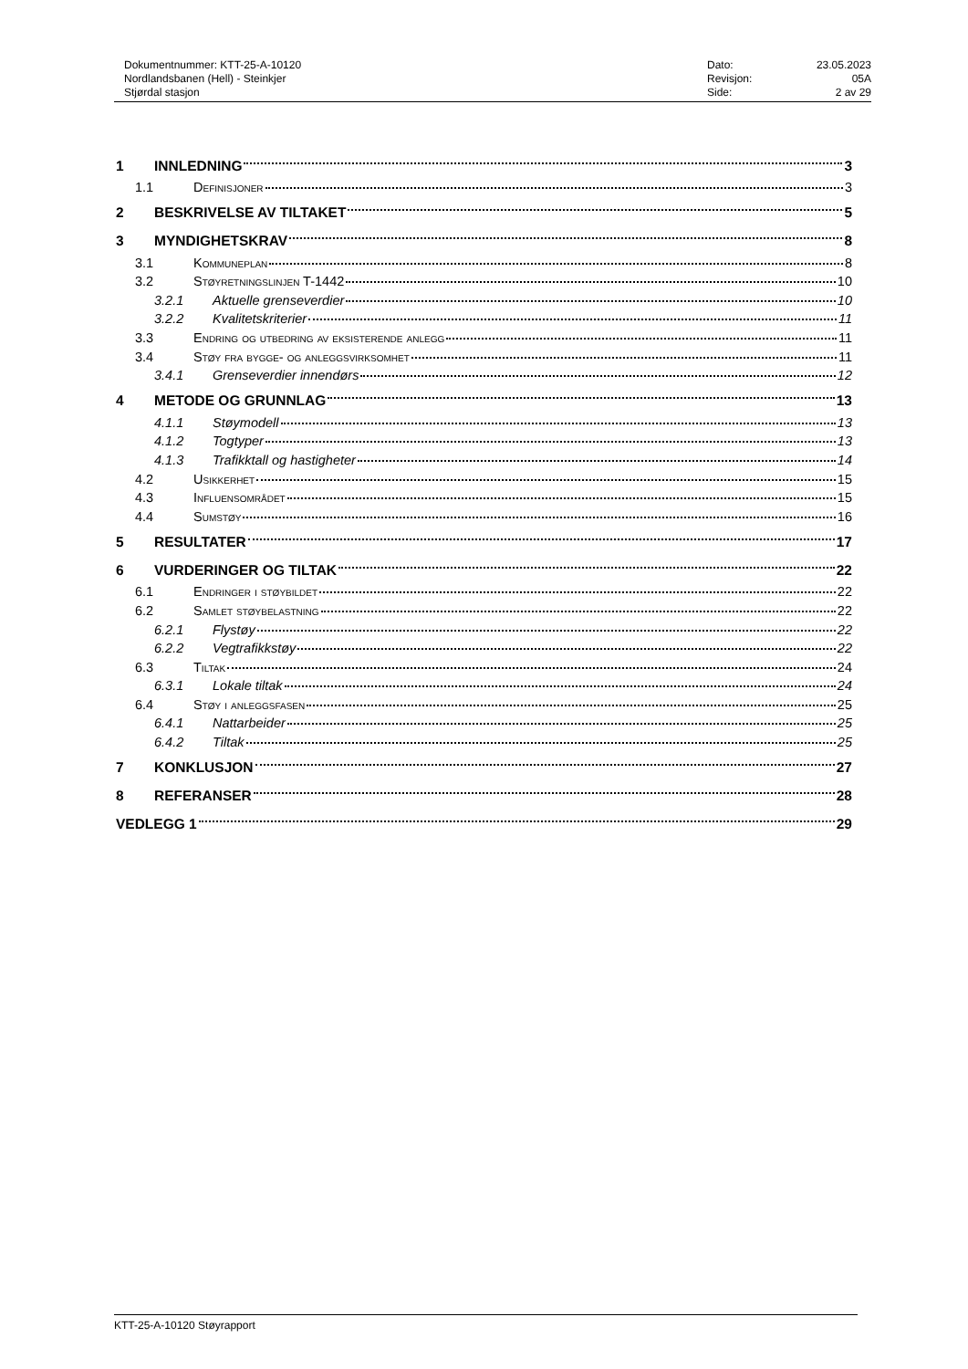Dokumentnummer: KTT-25-A-10120
Nordlandsbanen (Hell) - Steinkjer
Stjørdal stasjon
Dato: 23.05.2023 Revisjon: 05A Side: 2 av 29
1 INNLEDNING 3
1.1 Definisjoner 3
2 BESKRIVELSE AV TILTAKET 5
3 MYNDIGHETSKRAV 8
3.1 Kommuneplan 8
3.2 Støyretningslinjen T-1442 10
3.2.1 Aktuelle grenseverdier 10
3.2.2 Kvalitetskriterier 11
3.3 Endring og utbedring av eksisterende anlegg 11
3.4 Støy fra bygge- og anleggsvirksomhet 11
3.4.1 Grenseverdier innendørs 12
4 METODE OG GRUNNLAG 13
4.1.1 Støymodell 13
4.1.2 Togtyper 13
4.1.3 Trafikktall og hastigheter 14
4.2 Usikkerhet 15
4.3 Influensområdet 15
4.4 Sumstøy 16
5 RESULTATER 17
6 VURDERINGER OG TILTAK 22
6.1 Endringer i støybildet 22
6.2 Samlet støybelastning 22
6.2.1 Flystøy 22
6.2.2 Vegtrafikkstøy 22
6.3 Tiltak 24
6.3.1 Lokale tiltak 24
6.4 Støy i anleggsfasen 25
6.4.1 Nattarbeider 25
6.4.2 Tiltak 25
7 KONKLUSJON 27
8 REFERANSER 28
VEDLEGG 1 29
KTT-25-A-10120 Støyrapport